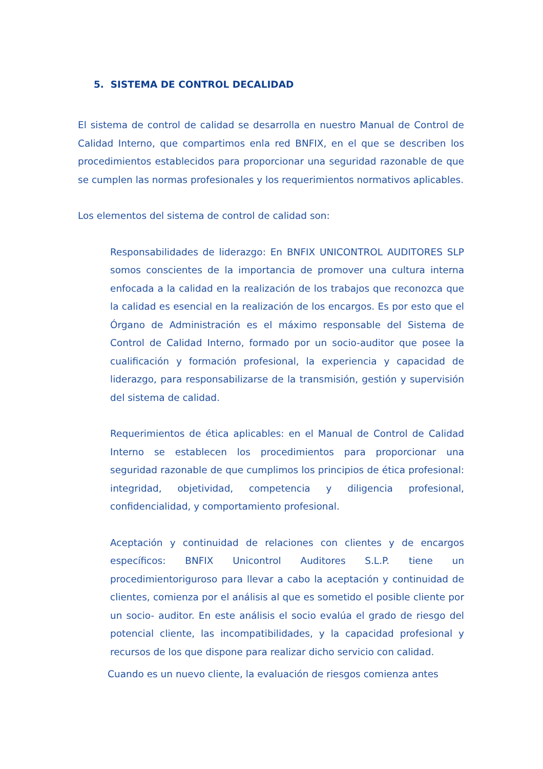5. SISTEMA DE CONTROL DECALIDAD
El sistema de control de calidad se desarrolla en nuestro Manual de Control de Calidad Interno, que compartimos enla red BNFIX, en el que se describen los procedimientos establecidos para proporcionar una seguridad razonable de que se cumplen las normas profesionales y los requerimientos normativos aplicables.
Los elementos del sistema de control de calidad son:
Responsabilidades de liderazgo: En BNFIX UNICONTROL AUDITORES SLP somos conscientes de la importancia de promover una cultura interna enfocada a la calidad en la realización de los trabajos que reconozca que la calidad es esencial en la realización de los encargos. Es por esto que el Órgano de Administración es el máximo responsable del Sistema de Control de Calidad Interno, formado por un socio-auditor que posee la cualificación y formación profesional, la experiencia y capacidad de liderazgo, para responsabilizarse de la transmisión, gestión y supervisión del sistema de calidad.
Requerimientos de ética aplicables: en el Manual de Control de Calidad Interno se establecen los procedimientos para proporcionar una seguridad razonable de que cumplimos los principios de ética profesional: integridad, objetividad, competencia y diligencia profesional, confidencialidad, y comportamiento profesional.
Aceptación y continuidad de relaciones con clientes y de encargos específicos: BNFIX Unicontrol Auditores S.L.P. tiene un procedimientoriguroso para llevar a cabo la aceptación y continuidad de clientes, comienza por el análisis al que es sometido el posible cliente por un socio- auditor. En este análisis el socio evalúa el grado de riesgo del potencial cliente, las incompatibilidades, y la capacidad profesional y recursos de los que dispone para realizar dicho servicio con calidad.
Cuando es un nuevo cliente, la evaluación de riesgos comienza antes